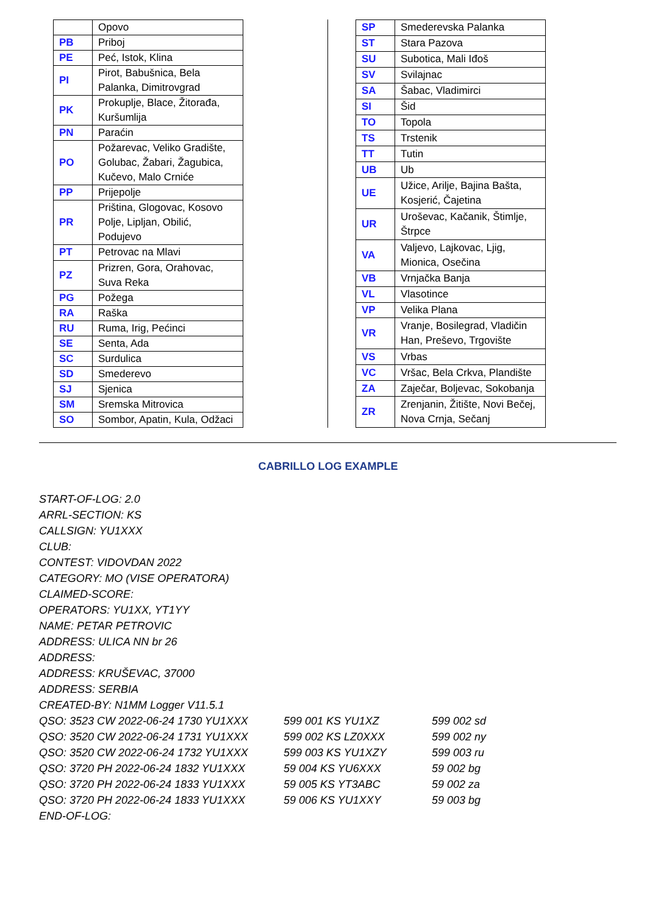| | Opovo |
| PB | Priboj |
| PE | Peć, Istok, Klina |
| PI | Pirot, Babušnica, Bela Palanka, Dimitrovgrad |
| PK | Prokuplje, Blace, Žitorađa, Kuršumlija |
| PN | Paraćin |
| PO | Požarevac, Veliko Gradište, Golubac, Žabari, Žagubica, Kučevo, Malo Crniće |
| PP | Prijepolje |
| PR | Priština, Glogovac, Kosovo Polje, Lipljan, Obilić, Podujevo |
| PT | Petrovac na Mlavi |
| PZ | Prizren, Gora, Orahovac, Suva Reka |
| PG | Požega |
| RA | Raška |
| RU | Ruma, Irig, Pećinci |
| SE | Senta, Ada |
| SC | Surdulica |
| SD | Smederevo |
| SJ | Sjenica |
| SM | Sremska Mitrovica |
| SO | Sombor, Apatin, Kula, Odžaci |
| SP | Smederevska Palanka |
| ST | Stara Pazova |
| SU | Subotica, Mali Iđoš |
| SV | Svilajnac |
| SA | Šabac, Vladimirci |
| SI | Šid |
| TO | Topola |
| TS | Trstenik |
| TT | Tutin |
| UB | Ub |
| UE | Užice, Arilje, Bajina Bašta, Kosjerić, Čajetina |
| UR | Uroševac, Kačanik, Štimlje, Štrpce |
| VA | Valjevo, Lajkovac, Ljig, Mionica, Osečina |
| VB | Vrnjačka Banja |
| VL | Vlasotince |
| VP | Velika Plana |
| VR | Vranje, Bosilegrad, Vladičin Han, Preševo, Trgovište |
| VS | Vrbas |
| VC | Vršac, Bela Crkva, Plandište |
| ZA | Zaječar, Boljevac, Sokobanja |
| ZR | Zrenjanin, Žitište, Novi Bečej, Nova Crnja, Sečanj |
CABRILLO LOG EXAMPLE
START-OF-LOG: 2.0
ARRL-SECTION: KS
CALLSIGN: YU1XXX
CLUB:
CONTEST: VIDOVDAN 2022
CATEGORY: MO (VISE OPERATORA)
CLAIMED-SCORE:
OPERATORS: YU1XX, YT1YY
NAME: PETAR PETROVIC
ADDRESS: ULICA NN br 26
ADDRESS:
ADDRESS: KRUŠEVAC, 37000
ADDRESS: SERBIA
CREATED-BY: N1MM Logger V11.5.1
QSO: 3523 CW 2022-06-24 1730 YU1XXX 599 001 KS YU1XZ 599 002 sd
QSO: 3520 CW 2022-06-24 1731 YU1XXX 599 002 KS LZ0XXX 599 002 ny
QSO: 3520 CW 2022-06-24 1732 YU1XXX 599 003 KS YU1XZY 599 003 ru
QSO: 3720 PH 2022-06-24 1832 YU1XXX 59 004 KS YU6XXX 59 002 bg
QSO: 3720 PH 2022-06-24 1833 YU1XXX 59 005 KS YT3ABC 59 002 za
QSO: 3720 PH 2022-06-24 1833 YU1XXX 59 006 KS YU1XXY 59 003 bg
END-OF-LOG: